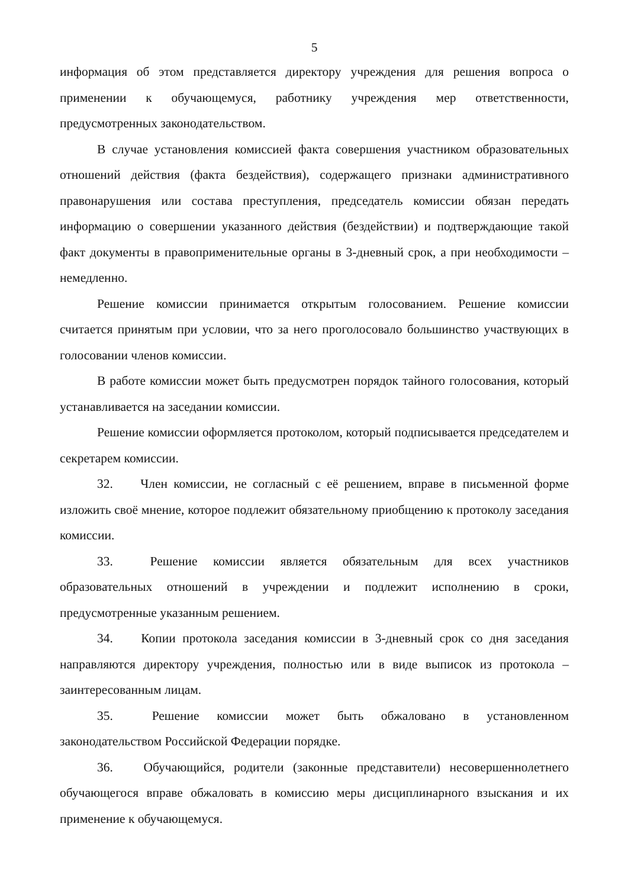5
информация об этом представляется директору учреждения для решения вопроса о применении к обучающемуся, работнику учреждения мер ответственности, предусмотренных законодательством.
В случае установления комиссией факта совершения участником образовательных отношений действия (факта бездействия), содержащего признаки административного правонарушения или состава преступления, председатель комиссии обязан передать информацию о совершении указанного действия (бездействии) и подтверждающие такой факт документы в правоприменительные органы в 3-дневный срок, а при необходимости – немедленно.
Решение комиссии принимается открытым голосованием. Решение комиссии считается принятым при условии, что за него проголосовало большинство участвующих в голосовании членов комиссии.
В работе комиссии может быть предусмотрен порядок тайного голосования, который устанавливается на заседании комиссии.
Решение комиссии оформляется протоколом, который подписывается председателем и секретарем комиссии.
32. Член комиссии, не согласный с её решением, вправе в письменной форме изложить своё мнение, которое подлежит обязательному приобщению к протоколу заседания комиссии.
33. Решение комиссии является обязательным для всех участников образовательных отношений в учреждении и подлежит исполнению в сроки, предусмотренные указанным решением.
34. Копии протокола заседания комиссии в 3-дневный срок со дня заседания направляются директору учреждения, полностью или в виде выписок из протокола – заинтересованным лицам.
35. Решение комиссии может быть обжаловано в установленном законодательством Российской Федерации порядке.
36. Обучающийся, родители (законные представители) несовершеннолетнего обучающегося вправе обжаловать в комиссию меры дисциплинарного взыскания и их применение к обучающемуся.